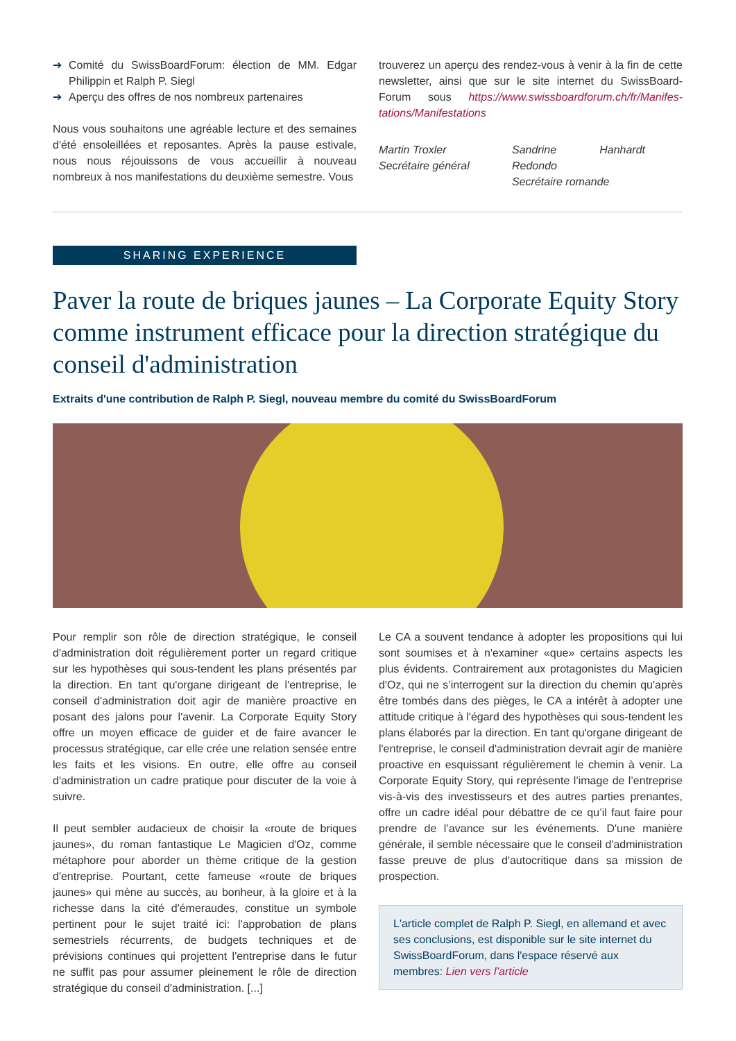➔ Comité du SwissBoardForum: élection de MM. Edgar Philippin et Ralph P. Siegl
➔ Aperçu des offres de nos nombreux partenaires
Nous vous souhaitons une agréable lecture et des semaines d'été ensoleillées et reposantes. Après la pause estivale, nous nous réjouissons de vous accueillir à nouveau nombreux à nos manifestations du deuxième semestre. Vous
trouverez un aperçu des rendez-vous à venir à la fin de cette newsletter, ainsi que sur le site internet du SwissBoard-Forum sous https://www.swissboardforum.ch/fr/Manifes-tations/Manifestations
Martin Troxler
Secrétaire général
Sandrine Hanhardt Redondo
Secrétaire romande
SHARING EXPERIENCE
Paver la route de briques jaunes – La Corporate Equity Story comme instrument efficace pour la direction stratégique du conseil d'administration
Extraits d'une contribution de Ralph P. Siegl, nouveau membre du comité du SwissBoardForum
Pour remplir son rôle de direction stratégique, le conseil d'administration doit régulièrement porter un regard critique sur les hypothèses qui sous-tendent les plans présentés par la direction. En tant qu'organe dirigeant de l'entreprise, le conseil d'administration doit agir de manière proactive en posant des jalons pour l'avenir. La Corporate Equity Story offre un moyen efficace de guider et de faire avancer le processus stratégique, car elle crée une relation sensée entre les faits et les visions. En outre, elle offre au conseil d'administration un cadre pratique pour discuter de la voie à suivre.
Il peut sembler audacieux de choisir la «route de briques jaunes», du roman fantastique Le Magicien d'Oz, comme métaphore pour aborder un thème critique de la gestion d'entreprise. Pourtant, cette fameuse «route de briques jaunes» qui mène au succès, au bonheur, à la gloire et à la richesse dans la cité d'émeraudes, constitue un symbole pertinent pour le sujet traité ici: l'approbation de plans semestriels récurrents, de budgets techniques et de prévisions continues qui projettent l'entreprise dans le futur ne suffit pas pour assumer pleinement le rôle de direction stratégique du conseil d'administration. [...]
Le CA a souvent tendance à adopter les propositions qui lui sont soumises et à n'examiner «que» certains aspects les plus évidents. Contrairement aux protagonistes du Magicien d'Oz, qui ne s’interrogent sur la direction du chemin qu'après être tombés dans des pièges, le CA a intérêt à adopter une attitude critique à l'égard des hypothèses qui sous-tendent les plans élaborés par la direction. En tant qu'organe dirigeant de l'entreprise, le conseil d'administration devrait agir de manière proactive en esquissant régulièrement le chemin à venir. La Corporate Equity Story, qui représente l’image de l’entreprise vis-à-vis des investisseurs et des autres parties prenantes, offre un cadre idéal pour débattre de ce qu’il faut faire pour prendre de l’avance sur les événements. D'une manière générale, il semble nécessaire que le conseil d'administration fasse preuve de plus d'autocritique dans sa mission de prospection.
L'article complet de Ralph P. Siegl, en allemand et avec ses conclusions, est disponible sur le site internet du SwissBoardForum, dans l'espace réservé aux membres: Lien vers l’article